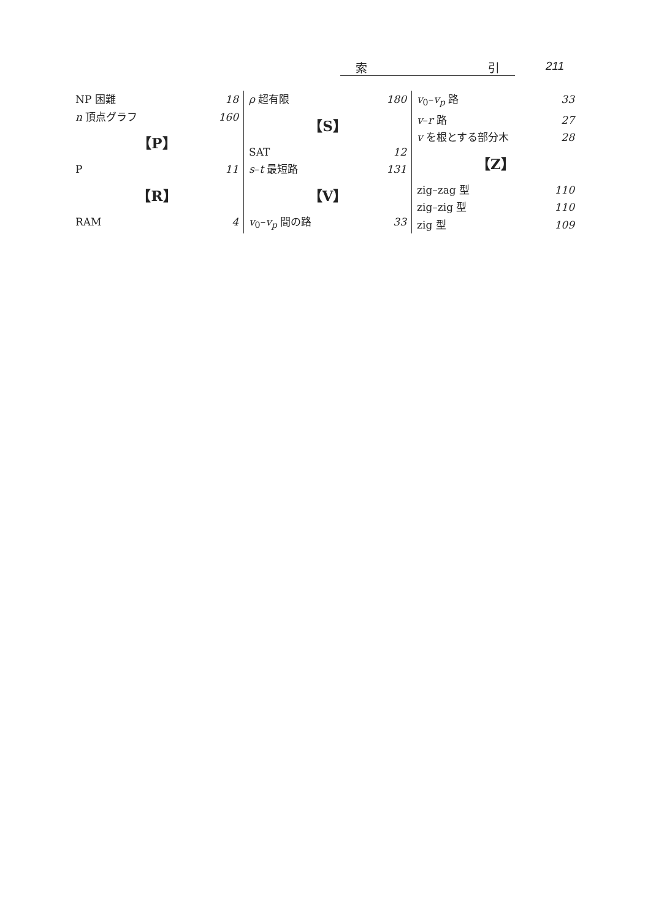索 引 211
NP 困難 18
n 頂点グラフ 160
【P】
P 11
【R】
RAM 4
ρ 超有限 180
【S】
SAT 12
s–t 最短路 131
【V】
v<sub>0</sub>–v<sub>p</sub> 間の路 33
v<sub>0</sub>–v<sub>p</sub> 路 33
v–r 路 27
v を根とする部分木 28
【Z】
zig–zag 型 110
zig–zig 型 110
zig 型 109